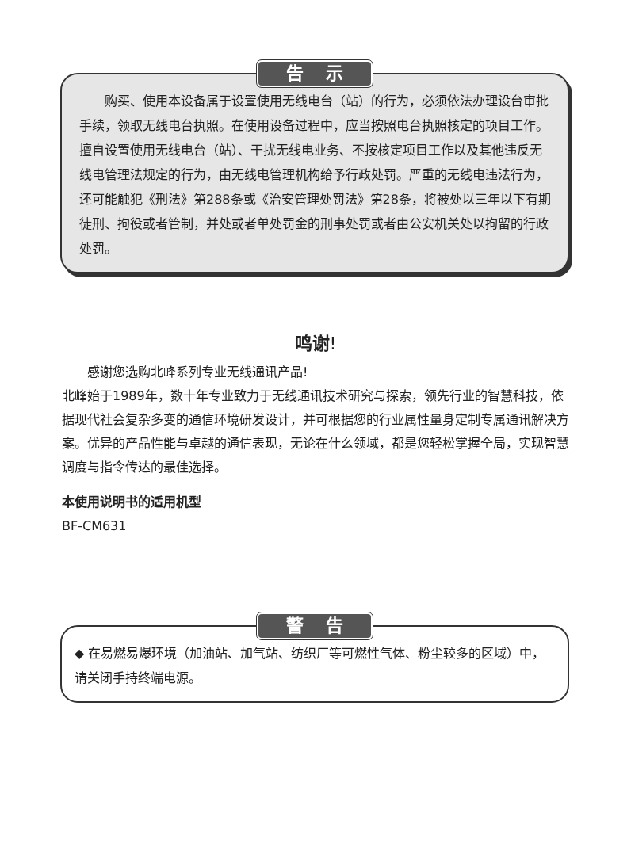告示
　　购买、使用本设备属于设置使用无线电台（站）的行为，必须依法办理设台审批手续，领取无线电台执照。在使用设备过程中，应当按照电台执照核定的项目工作。擅自设置使用无线电台（站）、干扰无线电业务、不按核定项目工作以及其他违反无线电管理法规定的行为，由无线电管理机构给予行政处罚。严重的无线电违法行为，还可能触犯《刑法》第288条或《治安管理处罚法》第28条，将被处以三年以下有期徒刑、拘役或者管制，并处或者单处罚金的刑事处罚或者由公安机关处以拘留的行政处罚。
鸣谢!
　　感谢您选购北峰系列专业无线通讯产品!
北峰始于1989年，数十年专业致力于无线通讯技术研究与探索，领先行业的智慧科技，依据现代社会复杂多变的通信环境研发设计，并可根据您的行业属性量身定制专属通讯解决方案。优异的产品性能与卓越的通信表现，无论在什么领域，都是您轻松掌握全局，实现智慧调度与指令传达的最佳选择。
本使用说明书的适用机型
BF-CM631
警告
◆ 在易燃易爆环境（加油站、加气站、纺织厂等可燃性气体、粉尘较多的区域）中，请关闭手持终端电源。